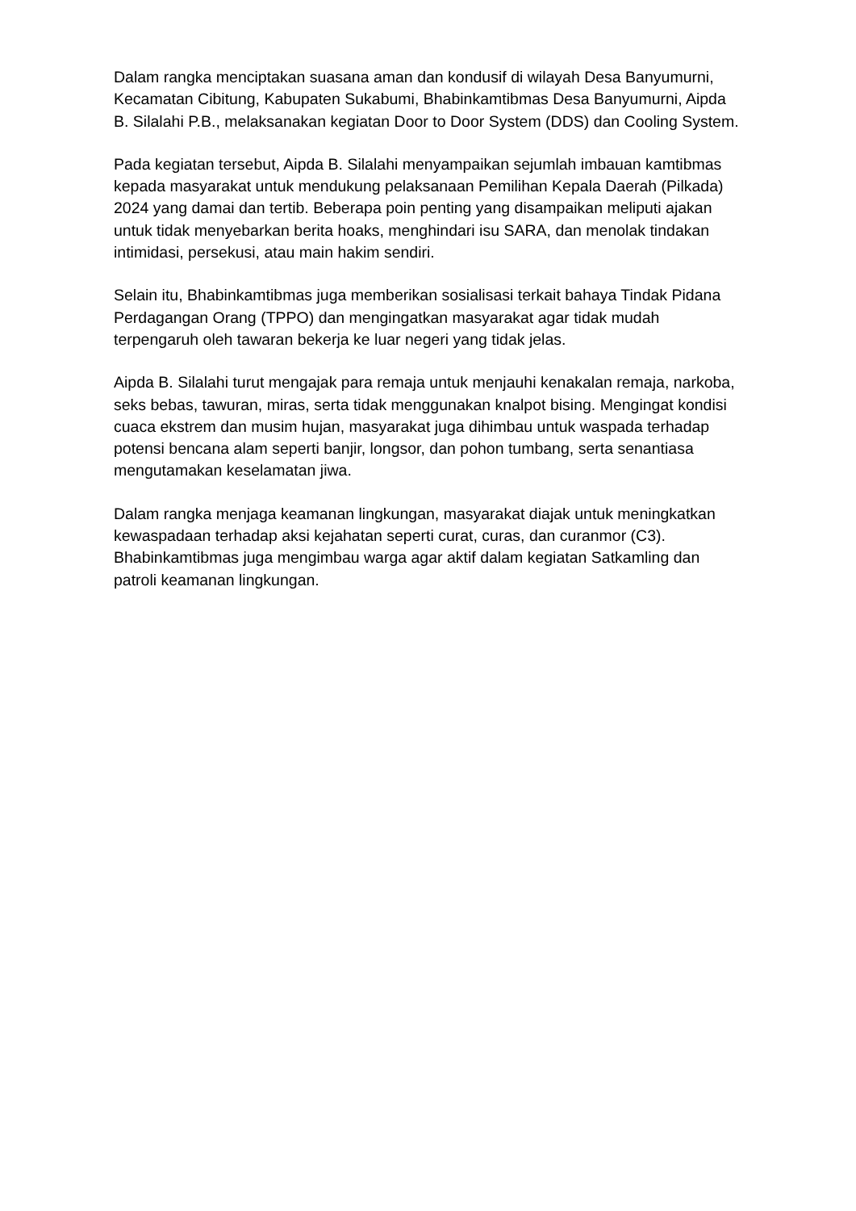Dalam rangka menciptakan suasana aman dan kondusif di wilayah Desa Banyumurni, Kecamatan Cibitung, Kabupaten Sukabumi, Bhabinkamtibmas Desa Banyumurni, Aipda B. Silalahi P.B., melaksanakan kegiatan Door to Door System (DDS) dan Cooling System.
Pada kegiatan tersebut, Aipda B. Silalahi menyampaikan sejumlah imbauan kamtibmas kepada masyarakat untuk mendukung pelaksanaan Pemilihan Kepala Daerah (Pilkada) 2024 yang damai dan tertib. Beberapa poin penting yang disampaikan meliputi ajakan untuk tidak menyebarkan berita hoaks, menghindari isu SARA, dan menolak tindakan intimidasi, persekusi, atau main hakim sendiri.
Selain itu, Bhabinkamtibmas juga memberikan sosialisasi terkait bahaya Tindak Pidana Perdagangan Orang (TPPO) dan mengingatkan masyarakat agar tidak mudah terpengaruh oleh tawaran bekerja ke luar negeri yang tidak jelas.
Aipda B. Silalahi turut mengajak para remaja untuk menjauhi kenakalan remaja, narkoba, seks bebas, tawuran, miras, serta tidak menggunakan knalpot bising. Mengingat kondisi cuaca ekstrem dan musim hujan, masyarakat juga dihimbau untuk waspada terhadap potensi bencana alam seperti banjir, longsor, dan pohon tumbang, serta senantiasa mengutamakan keselamatan jiwa.
Dalam rangka menjaga keamanan lingkungan, masyarakat diajak untuk meningkatkan kewaspadaan terhadap aksi kejahatan seperti curat, curas, dan curanmor (C3). Bhabinkamtibmas juga mengimbau warga agar aktif dalam kegiatan Satkamling dan patroli keamanan lingkungan.